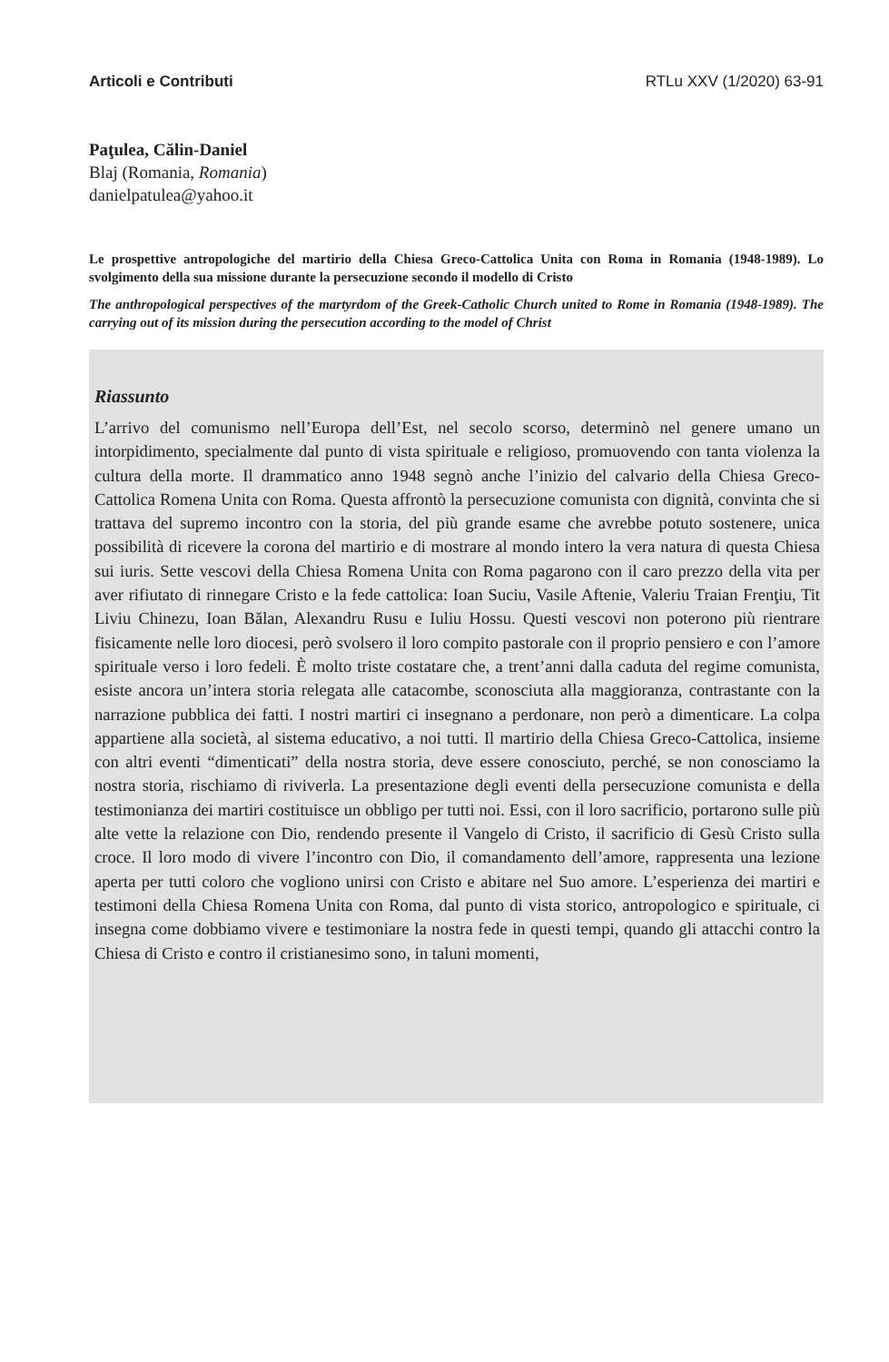Articoli e Contributi RTLu XXV (1/2020) 63-91
Paţulea, Călin-Daniel
Blaj (Romania, Romania)
danielpatulea@yahoo.it
Le prospettive antropologiche del martirio della Chiesa Greco-Cattolica Unita con Roma in Romania (1948-1989). Lo svolgimento della sua missione durante la persecuzione secondo il modello di Cristo
The anthropological perspectives of the martyrdom of the Greek-Catholic Church united to Rome in Romania (1948-1989). The carrying out of its mission during the persecution according to the model of Christ
Riassunto
L’arrivo del comunismo nell’Europa dell’Est, nel secolo scorso, determinò nel genere umano un intorpidimento, specialmente dal punto di vista spirituale e religioso, promuovendo con tanta violenza la cultura della morte. Il drammatico anno 1948 segnò anche l’inizio del calvario della Chiesa Greco-Cattolica Romena Unita con Roma. Questa affrontò la persecuzione comunista con dignità, convinta che si trattava del supremo incontro con la storia, del più grande esame che avrebbe potuto sostenere, unica possibilità di ricevere la corona del martirio e di mostrare al mondo intero la vera natura di questa Chiesa sui iuris. Sette vescovi della Chiesa Romena Unita con Roma pagarono con il caro prezzo della vita per aver rifiutato di rinnegare Cristo e la fede cattolica: Ioan Suciu, Vasile Aftenie, Valeriu Traian Frenţiu, Tit Liviu Chinezu, Ioan Bălan, Alexandru Rusu e Iuliu Hossu. Questi vescovi non poterono più rientrare fisicamente nelle loro diocesi, però svolsero il loro compito pastorale con il proprio pensiero e con l’amore spirituale verso i loro fedeli. È molto triste costatare che, a trent’anni dalla caduta del regime comunista, esiste ancora un’intera storia relegata alle catacombe, sconosciuta alla maggioranza, contrastante con la narrazione pubblica dei fatti. I nostri martiri ci insegnano a perdonare, non però a dimenticare. La colpa appartiene alla società, al sistema educativo, a noi tutti. Il martirio della Chiesa Greco-Cattolica, insieme con altri eventi “dimenticati” della nostra storia, deve essere conosciuto, perché, se non conosciamo la nostra storia, rischiamo di riviverla. La presentazione degli eventi della persecuzione comunista e della testimonianza dei martiri costituisce un obbligo per tutti noi. Essi, con il loro sacrificio, portarono sulle più alte vette la relazione con Dio, rendendo presente il Vangelo di Cristo, il sacrificio di Gesù Cristo sulla croce. Il loro modo di vivere l’incontro con Dio, il comandamento dell’amore, rappresenta una lezione aperta per tutti coloro che vogliono unirsi con Cristo e abitare nel Suo amore. L’esperienza dei martiri e testimoni della Chiesa Romena Unita con Roma, dal punto di vista storico, antropologico e spirituale, ci insegna come dobbiamo vivere e testimoniare la nostra fede in questi tempi, quando gli attacchi contro la Chiesa di Cristo e contro il cristianesimo sono, in taluni momenti,